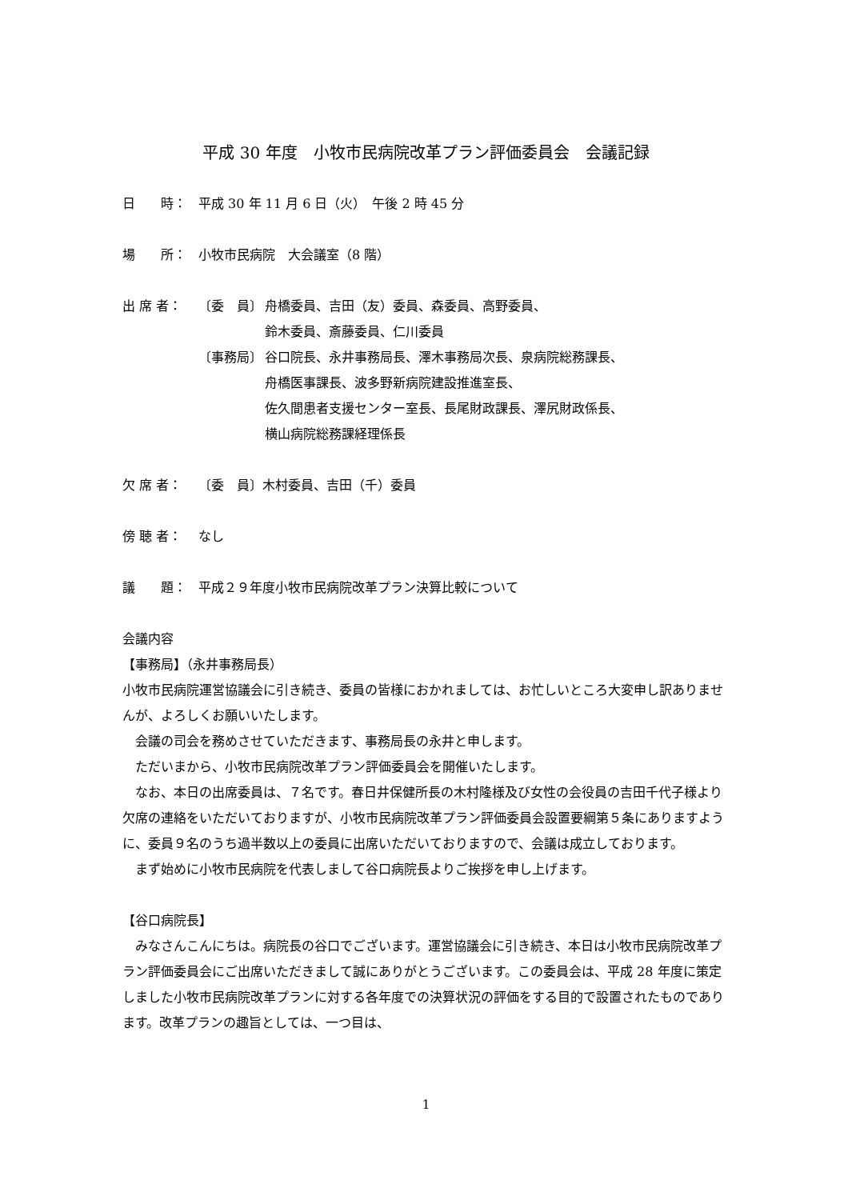平成 30 年度　小牧市民病院改革プラン評価委員会　会議記録
日　　時： 平成 30 年 11 月 6 日（火）　午後 2 時 45 分
場　　所： 小牧市民病院　大会議室（8 階）
出 席 者： 〔委　員〕 舟橋委員、吉田（友）委員、森委員、高野委員、
鈴木委員、斎藤委員、仁川委員
〔事務局〕 谷口院長、永井事務局長、澤木事務局次長、泉病院総務課長、
舟橋医事課長、波多野新病院建設推進室長、
佐久間患者支援センター室長、長尾財政課長、澤尻財政係長、
横山病院総務課経理係長
欠 席 者： 〔委　員〕木村委員、吉田（千）委員
傍 聴 者： なし
議　　題： 平成２９年度小牧市民病院改革プラン決算比較について
会議内容
【事務局】（永井事務局長）
小牧市民病院運営協議会に引き続き、委員の皆様におかれましては、お忙しいところ大変申し訳ありませんが、よろしくお願いいたします。
会議の司会を務めさせていただきます、事務局長の永井と申します。
ただいまから、小牧市民病院改革プラン評価委員会を開催いたします。
なお、本日の出席委員は、７名です。春日井保健所長の木村隆様及び女性の会役員の吉田千代子様より欠席の連絡をいただいておりますが、小牧市民病院改革プラン評価委員会設置要綱第５条にありますように、委員９名のうち過半数以上の委員に出席いただいておりますので、会議は成立しております。
まず始めに小牧市民病院を代表しまして谷口病院長よりご挨拶を申し上げます。
【谷口病院長】
みなさんこんにちは。病院長の谷口でございます。運営協議会に引き続き、本日は小牧市民病院改革プラン評価委員会にご出席いただきまして誠にありがとうございます。この委員会は、平成 28 年度に策定しました小牧市民病院改革プランに対する各年度での決算状況の評価をする目的で設置されたものであります。改革プランの趣旨としては、一つ目は、
1